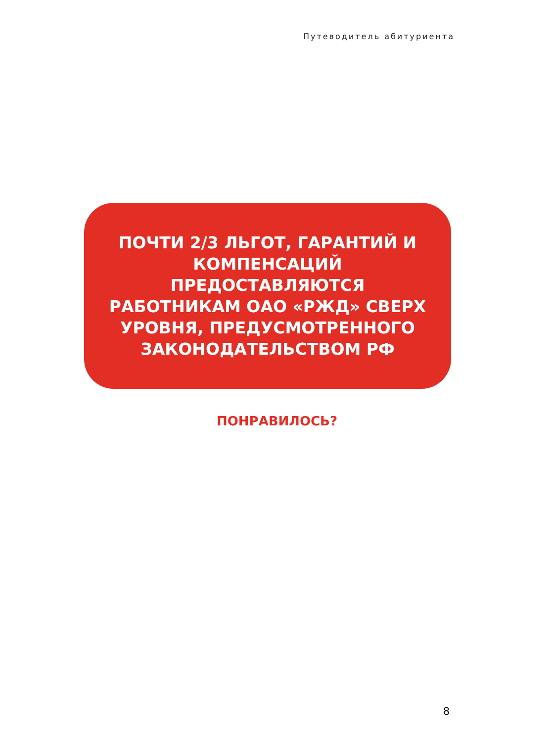Путеводитель абитуриента
ПОЧТИ 2/3 ЛЬГОТ, ГАРАНТИЙ И
КОМПЕНСАЦИЙ
ПРЕДОСТАВЛЯЮТСЯ
РАБОТНИКАМ ОАО «РЖД» СВЕРХ
УРОВНЯ, ПРЕДУСМОТРЕННОГО
ЗАКОНОДАТЕЛЬСТВОМ РФ
ПОНРАВИЛОСЬ?
8